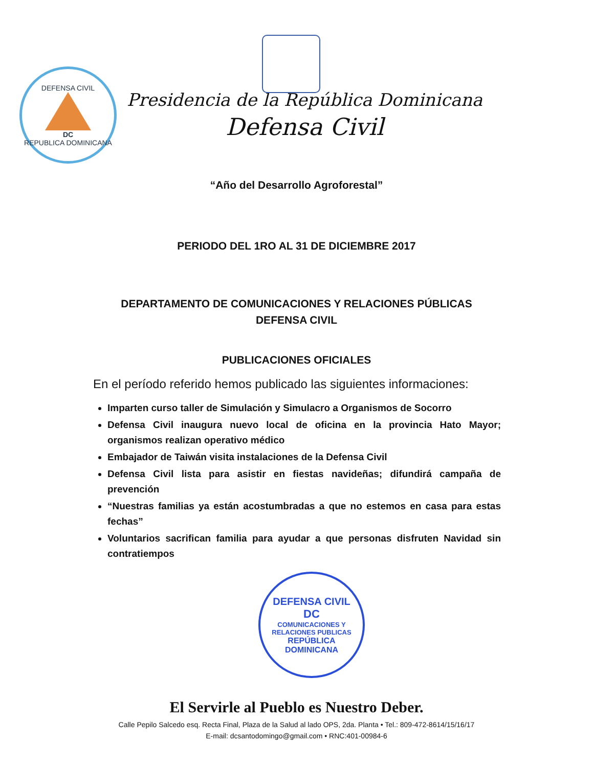DEFENSA CIVIL
DC
REPUBLICA DOMINICANA
Presidencia de la República Dominicana
Defensa Civil
“Año del Desarrollo Agroforestal”
PERIODO DEL 1RO AL 31 DE DICIEMBRE 2017
DEPARTAMENTO DE COMUNICACIONES Y RELACIONES PÚBLICAS
DEFENSA CIVIL
PUBLICACIONES OFICIALES
En el período referido hemos publicado las siguientes informaciones:
Imparten curso taller de Simulación y Simulacro a Organismos de Socorro
Defensa Civil inaugura nuevo local de oficina en la provincia Hato Mayor; organismos realizan operativo médico
Embajador de Taiwán visita instalaciones de la Defensa Civil
Defensa Civil lista para asistir en fiestas navideñas; difundirá campaña de prevención
“Nuestras familias ya están acostumbradas a que no estemos en casa para estas fechas”
Voluntarios sacrifican familia para ayudar a que personas disfruten Navidad sin contratiempos
DEFENSA CIVIL
DC
COMUNICACIONES Y
RELACIONES PUBLICAS
REPÚBLICA DOMINICANA
El Servirle al Pueblo es Nuestro Deber.
Calle Pepilo Salcedo esq. Recta Final, Plaza de la Salud al lado OPS, 2da. Planta • Tel.: 809-472-8614/15/16/17
E-mail: dcsantodomingo@gmail.com • RNC:401-00984-6